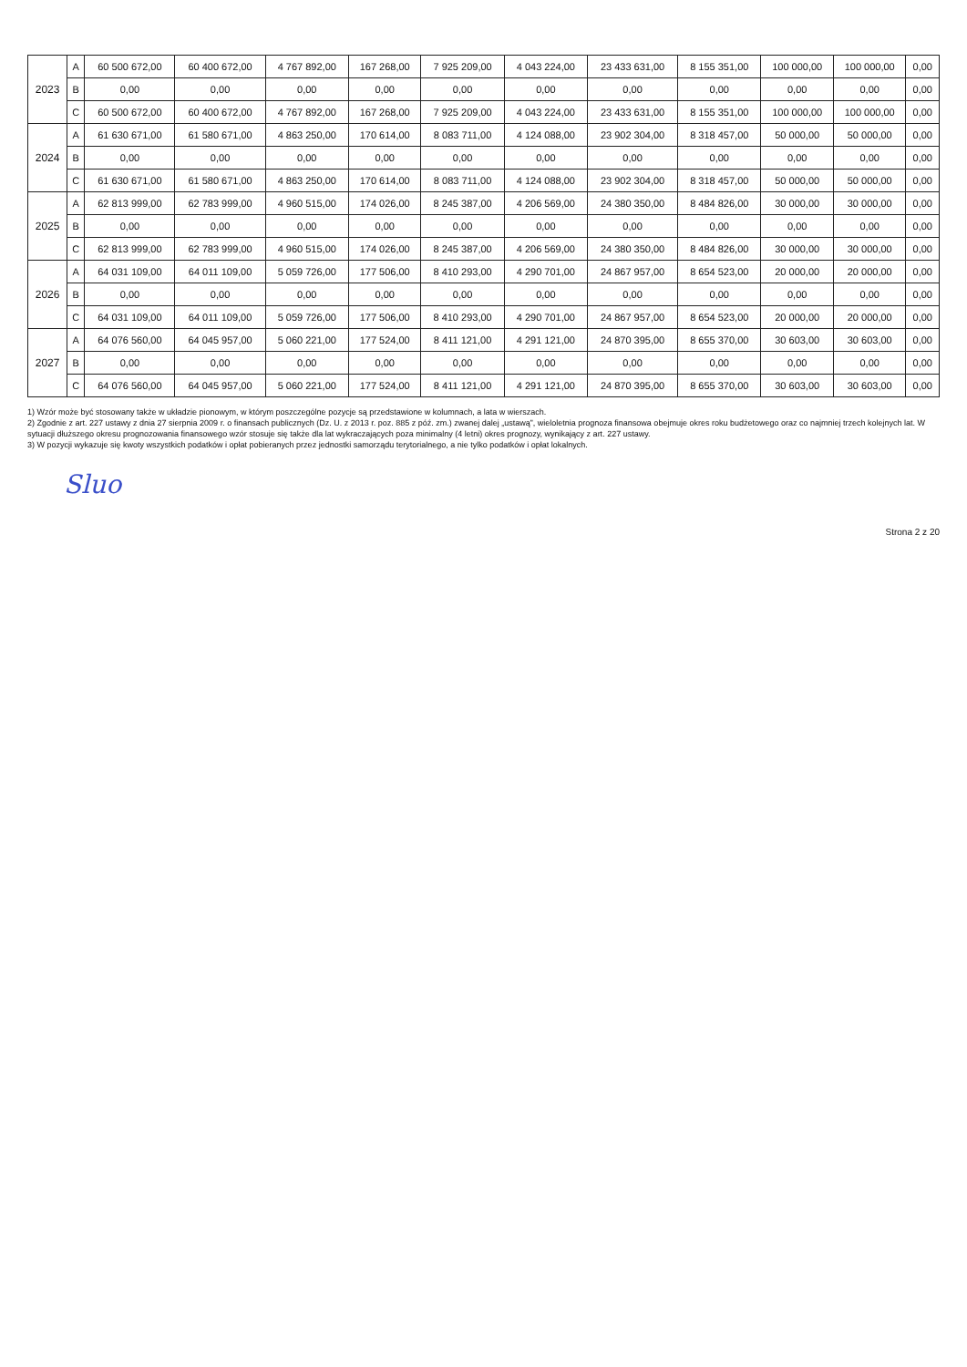| 2023 | A | 60 500 672,00 | 60 400 672,00 | 4 767 892,00 | 167 268,00 | 7 925 209,00 | 4 043 224,00 | 23 433 631,00 | 8 155 351,00 | 100 000,00 | 100 000,00 | 0,00 |
| | B | 0,00 | 0,00 | 0,00 | 0,00 | 0,00 | 0,00 | 0,00 | 0,00 | 0,00 | 0,00 | 0,00 |
| | C | 60 500 672,00 | 60 400 672,00 | 4 767 892,00 | 167 268,00 | 7 925 209,00 | 4 043 224,00 | 23 433 631,00 | 8 155 351,00 | 100 000,00 | 100 000,00 | 0,00 |
| 2024 | A | 61 630 671,00 | 61 580 671,00 | 4 863 250,00 | 170 614,00 | 8 083 711,00 | 4 124 088,00 | 23 902 304,00 | 8 318 457,00 | 50 000,00 | 50 000,00 | 0,00 |
| | B | 0,00 | 0,00 | 0,00 | 0,00 | 0,00 | 0,00 | 0,00 | 0,00 | 0,00 | 0,00 | 0,00 |
| | C | 61 630 671,00 | 61 580 671,00 | 4 863 250,00 | 170 614,00 | 8 083 711,00 | 4 124 088,00 | 23 902 304,00 | 8 318 457,00 | 50 000,00 | 50 000,00 | 0,00 |
| 2025 | A | 62 813 999,00 | 62 783 999,00 | 4 960 515,00 | 174 026,00 | 8 245 387,00 | 4 206 569,00 | 24 380 350,00 | 8 484 826,00 | 30 000,00 | 30 000,00 | 0,00 |
| | B | 0,00 | 0,00 | 0,00 | 0,00 | 0,00 | 0,00 | 0,00 | 0,00 | 0,00 | 0,00 | 0,00 |
| | C | 62 813 999,00 | 62 783 999,00 | 4 960 515,00 | 174 026,00 | 8 245 387,00 | 4 206 569,00 | 24 380 350,00 | 8 484 826,00 | 30 000,00 | 30 000,00 | 0,00 |
| 2026 | A | 64 031 109,00 | 64 011 109,00 | 5 059 726,00 | 177 506,00 | 8 410 293,00 | 4 290 701,00 | 24 867 957,00 | 8 654 523,00 | 20 000,00 | 20 000,00 | 0,00 |
| | B | 0,00 | 0,00 | 0,00 | 0,00 | 0,00 | 0,00 | 0,00 | 0,00 | 0,00 | 0,00 | 0,00 |
| | C | 64 031 109,00 | 64 011 109,00 | 5 059 726,00 | 177 506,00 | 8 410 293,00 | 4 290 701,00 | 24 867 957,00 | 8 654 523,00 | 20 000,00 | 20 000,00 | 0,00 |
| 2027 | A | 64 076 560,00 | 64 045 957,00 | 5 060 221,00 | 177 524,00 | 8 411 121,00 | 4 291 121,00 | 24 870 395,00 | 8 655 370,00 | 30 603,00 | 30 603,00 | 0,00 |
| | B | 0,00 | 0,00 | 0,00 | 0,00 | 0,00 | 0,00 | 0,00 | 0,00 | 0,00 | 0,00 | 0,00 |
| | C | 64 076 560,00 | 64 045 957,00 | 5 060 221,00 | 177 524,00 | 8 411 121,00 | 4 291 121,00 | 24 870 395,00 | 8 655 370,00 | 30 603,00 | 30 603,00 | 0,00 |
1) Wzór może być stosowany także w układzie pionowym, w którym poszczególne pozycje są przedstawione w kolumnach, a lata w wierszach.
2) Zgodnie z art. 227 ustawy z dnia 27 sierpnia 2009 r. o finansach publicznych (Dz. U. z 2013 r. poz. 885 z póź. zm.) zwanej dalej „ustawą”, wieloletnia prognoza finansowa obejmuje okres roku budżetowego oraz co najmniej trzech kolejnych lat. W sytuacji dłuższego okresu prognozowania finansowego wzór stosuje się także dla lat wykraczających poza minimalny (4 letni) okres prognozy, wynikający z art. 227 ustawy.
3) W pozycji wykazuje się kwoty wszystkich podatków i opłat pobieranych przez jednostki samorządu terytorialnego, a nie tylko podatków i opłat lokalnych.
Sluo
Strona 2 z 20